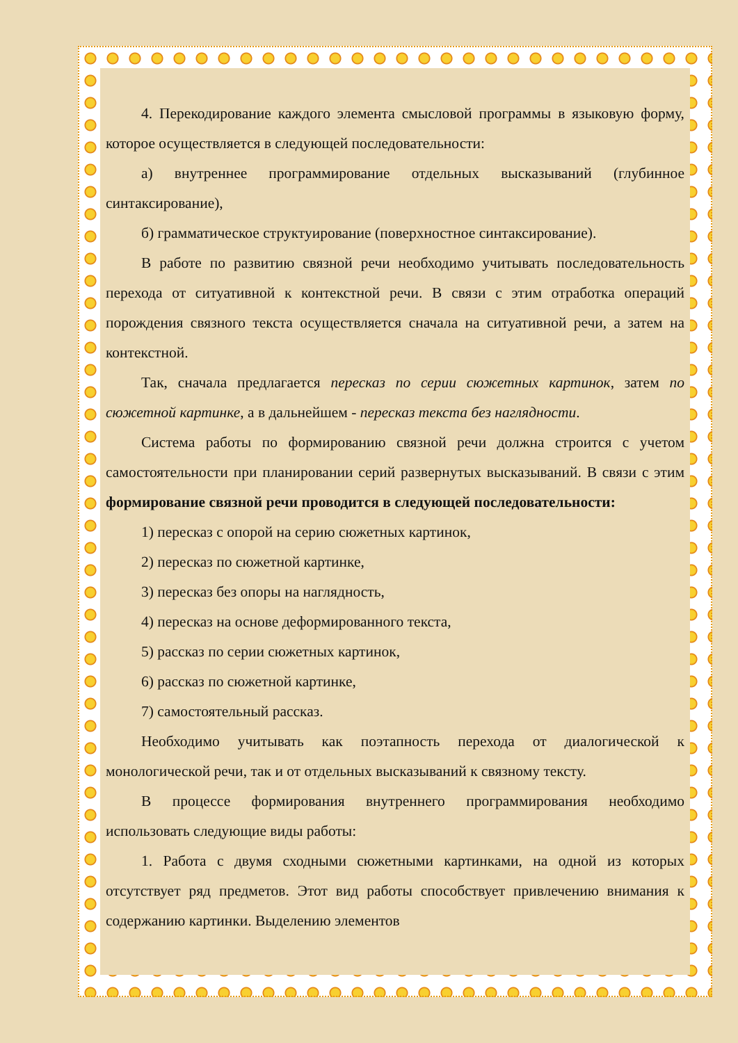4. Перекодирование каждого элемента смысловой программы в языковую форму, которое осуществляется в следующей последовательности:
а) внутреннее программирование отдельных высказываний (глубинное синтаксирование),
б) грамматическое структуирование (поверхностное синтаксирование).
В работе по развитию связной речи необходимо учитывать последовательность перехода от ситуативной к контекстной речи. В связи с этим отработка операций порождения связного текста осуществляется сначала на ситуативной речи, а затем на контекстной.
Так, сначала предлагается пересказ по серии сюжетных картинок, затем по сюжетной картинке, а в дальнейшем - пересказ текста без наглядности.
Система работы по формированию связной речи должна строится с учетом самостоятельности при планировании серий развернутых высказываний. В связи с этим формирование связной речи проводится в следующей последовательности:
1) пересказ с опорой на серию сюжетных картинок,
2) пересказ по сюжетной картинке,
3) пересказ без опоры на наглядность,
4) пересказ на основе деформированного текста,
5) рассказ по серии сюжетных картинок,
6) рассказ по сюжетной картинке,
7) самостоятельный рассказ.
Необходимо учитывать как поэтапность перехода от диалогической к монологической речи, так и от отдельных высказываний к связному тексту.
В процессе формирования внутреннего программирования необходимо использовать следующие виды работы:
1. Работа с двумя сходными сюжетными картинками, на одной из которых отсутствует ряд предметов. Этот вид работы способствует привлечению внимания к содержанию картинки. Выделению элементов